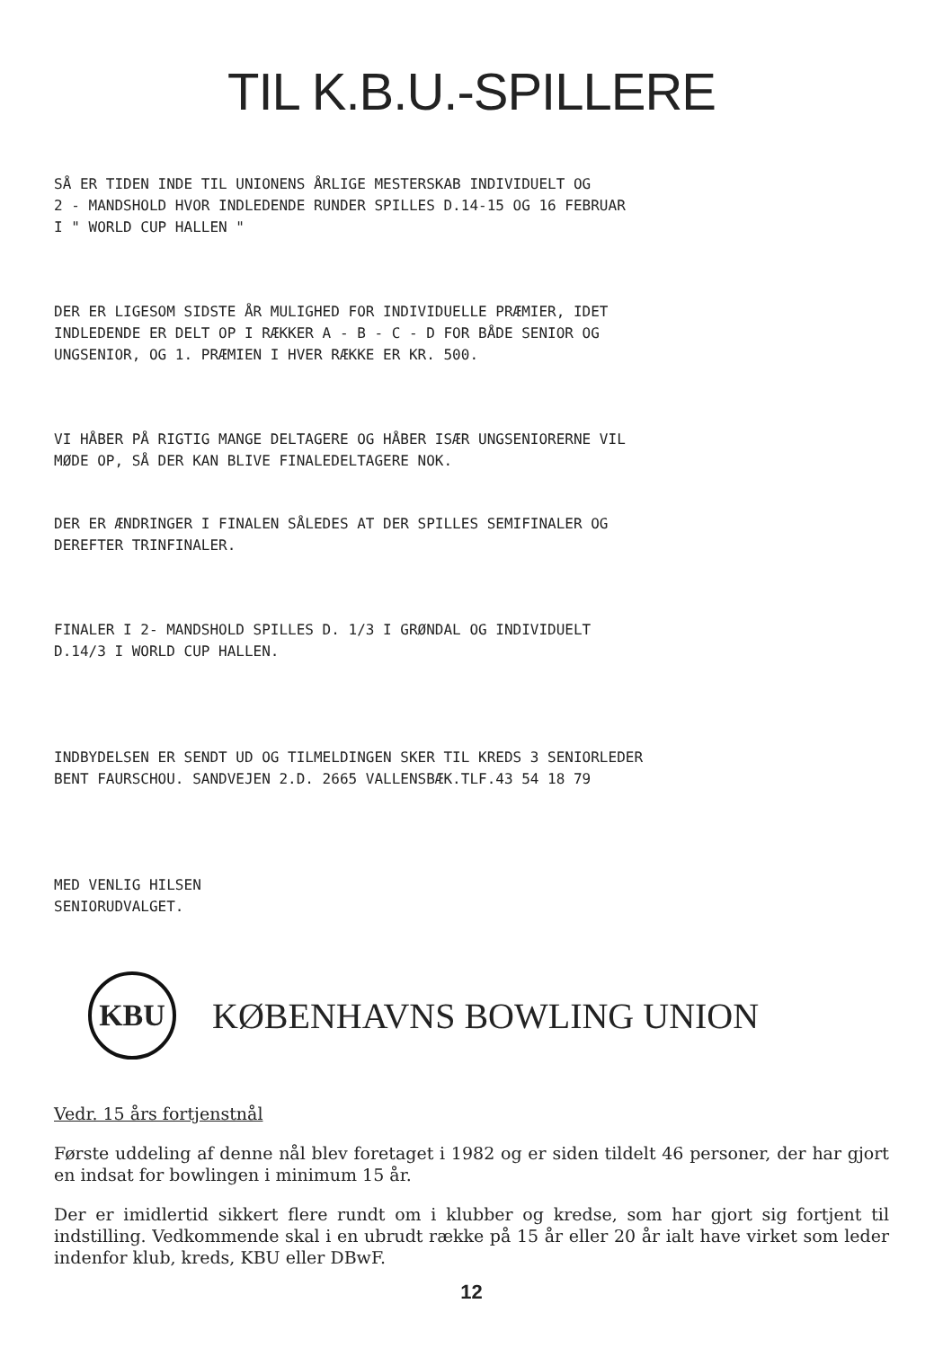TIL K.B.U.-SPILLERE
SÅ ER TIDEN INDE TIL UNIONENS ÅRLIGE MESTERSKAB INDIVIDUELT OG
2 - MANDSHOLD HVOR INDLEDENDE RUNDER SPILLES D.14-15 OG 16 FEBRUAR
I " WORLD CUP HALLEN "
DER ER LIGESOM SIDSTE ÅR MULIGHED FOR INDIVIDUELLE PRÆMIER, IDET
INDLEDENDE ER DELT OP I RÆKKER A - B - C - D FOR BÅDE SENIOR OG
UNGSENIOR, OG 1. PRÆMIEN I HVER RÆKKE ER KR. 500.
VI HÅBER PÅ RIGTIG MANGE DELTAGERE OG HÅBER ISÆR UNGSENIORERNE VIL
MØDE OP, SÅ DER KAN BLIVE FINALEDELTAGERE NOK.
DER ER ÆNDRINGER I FINALEN SÅLEDES AT DER SPILLES SEMIFINALER OG
DEREFTER TRINFINALER.
FINALER I 2- MANDSHOLD SPILLES D. 1/3 I GRØNDAL OG INDIVIDUELT
D.14/3 I WORLD CUP HALLEN.
INDBYDELSEN ER SENDT UD OG TILMELDINGEN SKER TIL KREDS 3 SENIORLEDER
BENT FAURSCHOU. SANDVEJEN 2.D. 2665 VALLENSBÆK.TLF.43 54 18 79
MED VENLIG HILSEN
SENIORUDVALGET.
KBU
KØBENHAVNS BOWLING UNION
Vedr. 15 års fortjenstnål
Første uddeling af denne nål blev foretaget i 1982 og er siden tildelt 46 personer, der har gjort en indsat for bowlingen i minimum 15 år.
Der er imidlertid sikkert flere rundt om i klubber og kredse, som har gjort sig fortjent til indstilling. Vedkommende skal i en ubrudt række på 15 år eller 20 år ialt have virket som leder indenfor klub, kreds, KBU eller DBwF.
12